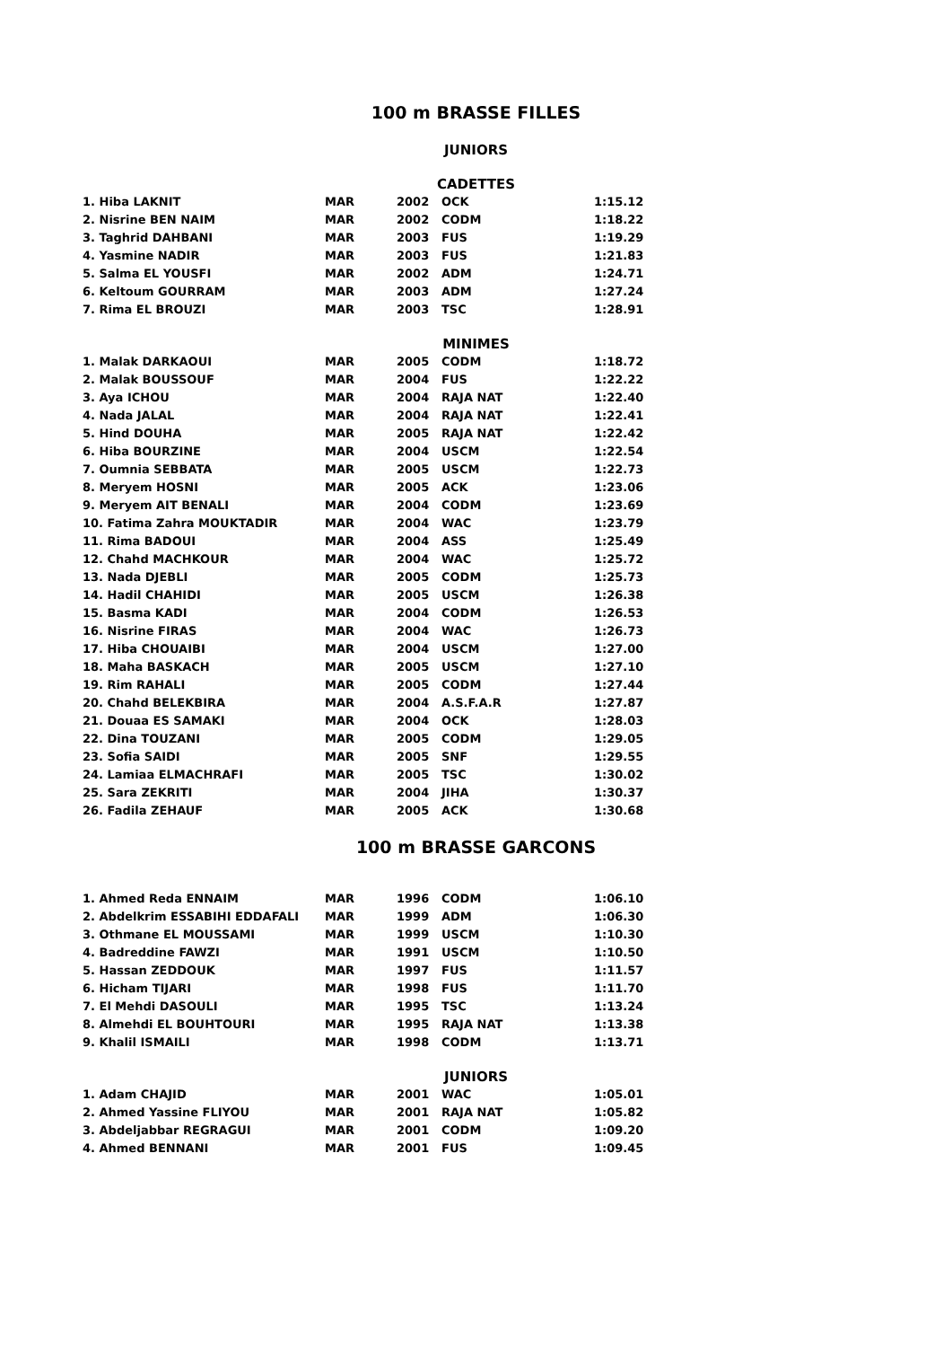100 m BRASSE FILLES
JUNIORS
CADETTES
| 1. Hiba LAKNIT | MAR | 2002 | OCK | 1:15.12 |
| 2. Nisrine BEN NAIM | MAR | 2002 | CODM | 1:18.22 |
| 3. Taghrid DAHBANI | MAR | 2003 | FUS | 1:19.29 |
| 4. Yasmine NADIR | MAR | 2003 | FUS | 1:21.83 |
| 5. Salma EL YOUSFI | MAR | 2002 | ADM | 1:24.71 |
| 6. Keltoum GOURRAM | MAR | 2003 | ADM | 1:27.24 |
| 7. Rima EL BROUZI | MAR | 2003 | TSC | 1:28.91 |
MINIMES
| 1. Malak DARKAOUI | MAR | 2005 | CODM | 1:18.72 |
| 2. Malak BOUSSOUF | MAR | 2004 | FUS | 1:22.22 |
| 3. Aya ICHOU | MAR | 2004 | RAJA NAT | 1:22.40 |
| 4. Nada JALAL | MAR | 2004 | RAJA NAT | 1:22.41 |
| 5. Hind DOUHA | MAR | 2005 | RAJA NAT | 1:22.42 |
| 6. Hiba BOURZINE | MAR | 2004 | USCM | 1:22.54 |
| 7. Oumnia SEBBATA | MAR | 2005 | USCM | 1:22.73 |
| 8. Meryem HOSNI | MAR | 2005 | ACK | 1:23.06 |
| 9. Meryem AIT BENALI | MAR | 2004 | CODM | 1:23.69 |
| 10. Fatima Zahra MOUKTADIR | MAR | 2004 | WAC | 1:23.79 |
| 11. Rima BADOUI | MAR | 2004 | ASS | 1:25.49 |
| 12. Chahd MACHKOUR | MAR | 2004 | WAC | 1:25.72 |
| 13. Nada DJEBLI | MAR | 2005 | CODM | 1:25.73 |
| 14. Hadil CHAHIDI | MAR | 2005 | USCM | 1:26.38 |
| 15. Basma KADI | MAR | 2004 | CODM | 1:26.53 |
| 16. Nisrine FIRAS | MAR | 2004 | WAC | 1:26.73 |
| 17. Hiba CHOUAIBI | MAR | 2004 | USCM | 1:27.00 |
| 18. Maha BASKACH | MAR | 2005 | USCM | 1:27.10 |
| 19. Rim RAHALI | MAR | 2005 | CODM | 1:27.44 |
| 20. Chahd BELEKBIRA | MAR | 2004 | A.S.F.A.R | 1:27.87 |
| 21. Douaa ES SAMAKI | MAR | 2004 | OCK | 1:28.03 |
| 22. Dina TOUZANI | MAR | 2005 | CODM | 1:29.05 |
| 23. Sofia SAIDI | MAR | 2005 | SNF | 1:29.55 |
| 24. Lamiaa ELMACHRAFI | MAR | 2005 | TSC | 1:30.02 |
| 25. Sara ZEKRITI | MAR | 2004 | JIHA | 1:30.37 |
| 26. Fadila ZEHAUF | MAR | 2005 | ACK | 1:30.68 |
100 m BRASSE GARCONS
| 1. Ahmed Reda ENNAIM | MAR | 1996 | CODM | 1:06.10 |
| 2. Abdelkrim ESSABIHI EDDAFALI | MAR | 1999 | ADM | 1:06.30 |
| 3. Othmane EL MOUSSAMI | MAR | 1999 | USCM | 1:10.30 |
| 4. Badreddine FAWZI | MAR | 1991 | USCM | 1:10.50 |
| 5. Hassan ZEDDOUK | MAR | 1997 | FUS | 1:11.57 |
| 6. Hicham TIJARI | MAR | 1998 | FUS | 1:11.70 |
| 7. El Mehdi DASOULI | MAR | 1995 | TSC | 1:13.24 |
| 8. Almehdi EL BOUHTOURI | MAR | 1995 | RAJA NAT | 1:13.38 |
| 9. Khalil ISMAILI | MAR | 1998 | CODM | 1:13.71 |
JUNIORS
| 1. Adam CHAJID | MAR | 2001 | WAC | 1:05.01 |
| 2. Ahmed Yassine FLIYOU | MAR | 2001 | RAJA NAT | 1:05.82 |
| 3. Abdeljabbar REGRAGUI | MAR | 2001 | CODM | 1:09.20 |
| 4. Ahmed BENNANI | MAR | 2001 | FUS | 1:09.45 |